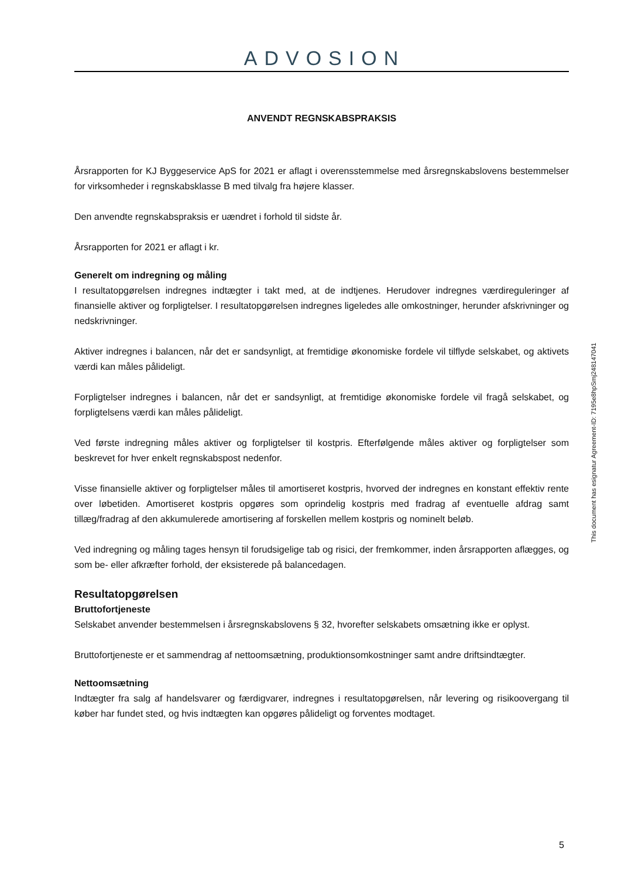ADVOSION
ANVENDT REGNSKABSPRAKSIS
Årsrapporten for KJ Byggeservice ApS for 2021 er aflagt i overensstemmelse med årsregnskabslovens bestemmelser for virksomheder i regnskabsklasse B med tilvalg fra højere klasser.
Den anvendte regnskabspraksis er uændret i forhold til sidste år.
Årsrapporten for 2021 er aflagt i kr.
Generelt om indregning og måling
I resultatopgørelsen indregnes indtægter i takt med, at de indtjenes. Herudover indregnes værdireguleringer af finansielle aktiver og forpligtelser. I resultatopgørelsen indregnes ligeledes alle omkostninger, herunder afskrivninger og nedskrivninger.
Aktiver indregnes i balancen, når det er sandsynligt, at fremtidige økonomiske fordele vil tilflyde selskabet, og aktivets værdi kan måles pålideligt.
Forpligtelser indregnes i balancen, når det er sandsynligt, at fremtidige økonomiske fordele vil fragå selskabet, og forpligtelsens værdi kan måles pålideligt.
Ved første indregning måles aktiver og forpligtelser til kostpris. Efterfølgende måles aktiver og forpligtelser som beskrevet for hver enkelt regnskabspost nedenfor.
Visse finansielle aktiver og forpligtelser måles til amortiseret kostpris, hvorved der indregnes en konstant effektiv rente over løbetiden. Amortiseret kostpris opgøres som oprindelig kostpris med fradrag af eventuelle afdrag samt tillæg/fradrag af den akkumulerede amortisering af forskellen mellem kostpris og nominelt beløb.
Ved indregning og måling tages hensyn til forudsigelige tab og risici, der fremkommer, inden årsrapporten aflægges, og som be- eller afkræfter forhold, der eksisterede på balancedagen.
Resultatopgørelsen
Bruttofortjeneste
Selskabet anvender bestemmelsen i årsregnskabslovens § 32, hvorefter selskabets omsætning ikke er oplyst.
Bruttofortjeneste er et sammendrag af nettoomsætning, produktionsomkostninger samt andre driftsindtægter.
Nettoomsætning
Indtægter fra salg af handelsvarer og færdigvarer, indregnes i resultatopgørelsen, når levering og risikoovergang til køber har fundet sted, og hvis indtægten kan opgøres pålideligt og forventes modtaget.
This document has esignatur Agreement-ID: 7195e8hpSmj248147041
5